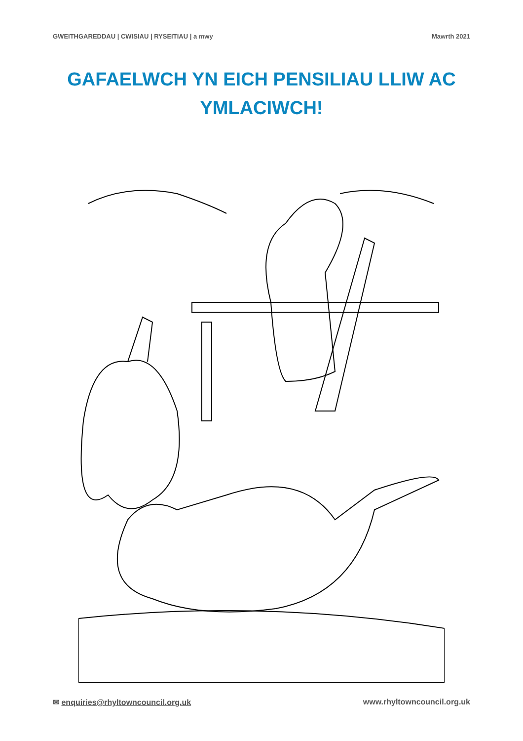GWEITHGAREDDAU | CWISIAU | RYSEITIAU | a mwy Mawrth 2021
GAFAELWCH YN EICH PENSILIAU LLIW AC YMLACIWCH!
✉ enquiries@rhyltowncouncil.org.uk www.rhyltowncouncil.org.uk